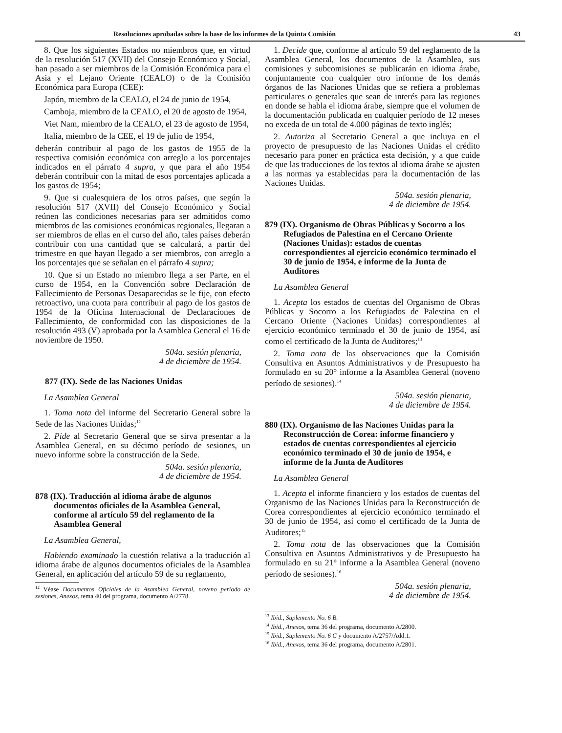Resoluciones aprobadas sobre la base de los informes de la Quinta Comisión 43
8. Que los siguientes Estados no miembros que, en virtud de la resolución 517 (XVII) del Consejo Económico y Social, han pasado a ser miembros de la Comisión Económica para el Asia y el Lejano Oriente (CEALO) o de la Comisión Económica para Europa (CEE):
Japón, miembro de la CEALO, el 24 de junio de 1954,
Camboja, miembro de la CEALO, el 20 de agosto de 1954,
Viet Nam, miembro de la CEALO, el 23 de agosto de 1954,
Italia, miembro de la CEE, el 19 de julio de 1954,
deberán contribuir al pago de los gastos de 1955 de la respectiva comisión económica con arreglo a los porcentajes indicados en el párrafo 4 supra, y que para el año 1954 deberán contribuir con la mitad de esos porcentajes aplicada a los gastos de 1954;
9. Que si cualesquiera de los otros países, que según la resolución 517 (XVII) del Consejo Económico y Social reúnen las condiciones necesarias para ser admitidos como miembros de las comisiones económicas regionales, llegaran a ser miembros de ellas en el curso del año, tales países deberán contribuir con una cantidad que se calculará, a partir del trimestre en que hayan llegado a ser miembros, con arreglo a los porcentajes que se señalan en el párrafo 4 supra;
10. Que si un Estado no miembro llega a ser Parte, en el curso de 1954, en la Convención sobre Declaración de Fallecimiento de Personas Desaparecidas se le fije, con efecto retroactivo, una cuota para contribuir al pago de los gastos de 1954 de la Oficina Internacional de Declaraciones de Fallecimiento, de conformidad con las disposiciones de la resolución 493 (V) aprobada por la Asamblea General el 16 de noviembre de 1950.
504a. sesión plenaria,
4 de diciembre de 1954.
877 (IX). Sede de las Naciones Unidas
La Asamblea General
1. Toma nota del informe del Secretario General sobre la Sede de las Naciones Unidas;<sup>12</sup>
2. Pide al Secretario General que se sirva presentar a la Asamblea General, en su décimo período de sesiones, un nuevo informe sobre la construcción de la Sede.
504a. sesión plenaria,
4 de diciembre de 1954.
878 (IX). Traducción al idioma árabe de algunos documentos oficiales de la Asamblea General, conforme al artículo 59 del reglamento de la Asamblea General
La Asamblea General,
Habiendo examinado la cuestión relativa a la traducción al idioma árabe de algunos documentos oficiales de la Asamblea General, en aplicación del artículo 59 de su reglamento,
<sup>12</sup> Véase Documentos Oficiales de la Asamblea General, noveno período de sesiones, Anexos, tema 40 del programa, documento A/2778.
1. Decide que, conforme al artículo 59 del reglamento de la Asamblea General, los documentos de la Asamblea, sus comisiones y subcomisiones se publicarán en idioma árabe, conjuntamente con cualquier otro informe de los demás órganos de las Naciones Unidas que se refiera a problemas particulares o generales que sean de interés para las regiones en donde se habla el idioma árabe, siempre que el volumen de la documentación publicada en cualquier período de 12 meses no exceda de un total de 4.000 páginas de texto inglés;
2. Autoriza al Secretario General a que incluya en el proyecto de presupuesto de las Naciones Unidas el crédito necesario para poner en práctica esta decisión, y a que cuide de que las traducciones de los textos al idioma árabe se ajusten a las normas ya establecidas para la documentación de las Naciones Unidas.
504a. sesión plenaria,
4 de diciembre de 1954.
879 (IX). Organismo de Obras Públicas y Socorro a los Refugiados de Palestina en el Cercano Oriente (Naciones Unidas): estados de cuentas correspondientes al ejercicio económico terminado el 30 de junio de 1954, e informe de la Junta de Auditores
La Asamblea General
1. Acepta los estados de cuentas del Organismo de Obras Públicas y Socorro a los Refugiados de Palestina en el Cercano Oriente (Naciones Unidas) correspondientes al ejercicio económico terminado el 30 de junio de 1954, así como el certificado de la Junta de Auditores;<sup>13</sup>
2. Toma nota de las observaciones que la Comisión Consultiva en Asuntos Administrativos y de Presupuesto ha formulado en su 20° informe a la Asamblea General (noveno período de sesiones).<sup>14</sup>
504a. sesión plenaria,
4 de diciembre de 1954.
880 (IX). Organismo de las Naciones Unidas para la Reconstrucción de Corea: informe financiero y estados de cuentas correspondientes al ejercicio económico terminado el 30 de junio de 1954, e informe de la Junta de Auditores
La Asamblea General
1. Acepta el informe financiero y los estados de cuentas del Organismo de las Naciones Unidas para la Reconstrucción de Corea correspondientes al ejercicio económico terminado el 30 de junio de 1954, así como el certificado de la Junta de Auditores;<sup>15</sup>
2. Toma nota de las observaciones que la Comisión Consultiva en Asuntos Administrativos y de Presupuesto ha formulado en su 21° informe a la Asamblea General (noveno período de sesiones).<sup>16</sup>
504a. sesión plenaria,
4 de diciembre de 1954.
<sup>13</sup> Ibid., Suplemento No. 6 B.
<sup>14</sup> Ibid., Anexos, tema 36 del programa, documento A/2800.
<sup>15</sup> Ibid., Suplemento No. 6 C y documento A/2757/Add.1.
<sup>16</sup> Ibid., Anexos, tema 36 del programa, documento A/2801.